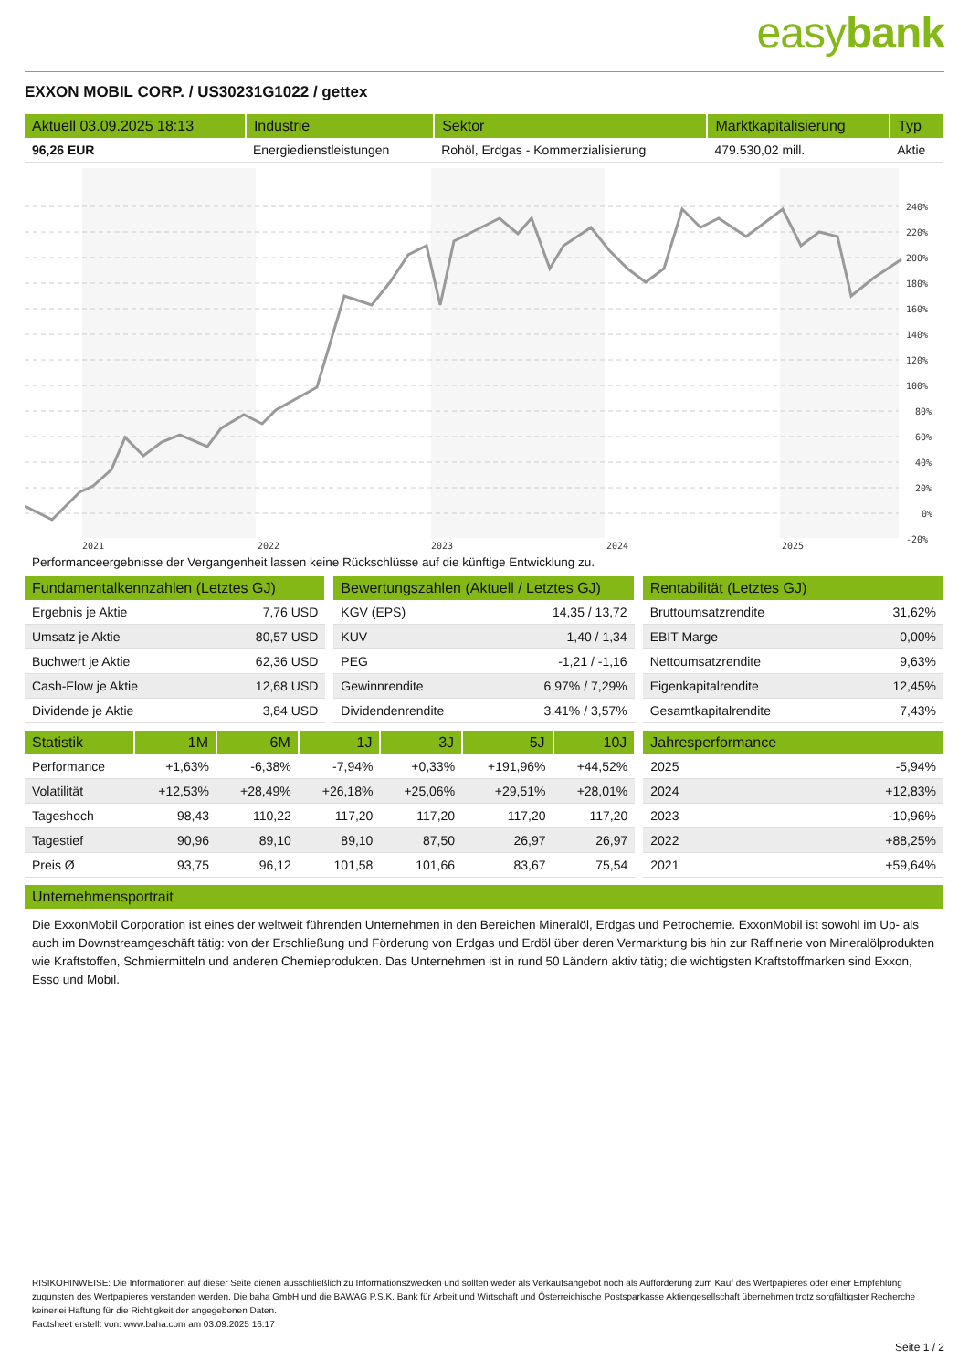easybank
EXXON MOBIL CORP. / US30231G1022 / gettex
| Aktuell 03.09.2025 18:13 | Industrie | Sektor | Marktkapitalisierung | Typ |
| --- | --- | --- | --- | --- |
| 96,26 EUR | Energiedienstleistungen | Rohöl, Erdgas - Kommerzialisierung | 479.530,02 mill. | Aktie |
240%
220%
200%
180%
160%
140%
120%
100%
80%
60%
40%
20%
0%
-20%
2021
2022
2023
2024
2025
Performanceergebnisse der Vergangenheit lassen keine Rückschlüsse auf die künftige Entwicklung zu.
| Fundamentalkennzahlen (Letztes GJ) | |
| --- | --- |
| Ergebnis je Aktie | 7,76 USD |
| Umsatz je Aktie | 80,57 USD |
| Buchwert je Aktie | 62,36 USD |
| Cash-Flow je Aktie | 12,68 USD |
| Dividende je Aktie | 3,84 USD |
| Bewertungszahlen (Aktuell / Letztes GJ) | |
| --- | --- |
| KGV (EPS) | 14,35 / 13,72 |
| KUV | 1,40 / 1,34 |
| PEG | -1,21 / -1,16 |
| Gewinnrendite | 6,97% / 7,29% |
| Dividendenrendite | 3,41% / 3,57% |
| Rentabilität (Letztes GJ) | |
| --- | --- |
| Bruttoumsatzrendite | 31,62% |
| EBIT Marge | 0,00% |
| Nettoumsatzrendite | 9,63% |
| Eigenkapitalrendite | 12,45% |
| Gesamtkapitalrendite | 7,43% |
| Statistik | 1M | 6M | 1J | 3J | 5J | 10J |
| --- | --- | --- | --- | --- | --- | --- |
| Performance | +1,63% | -6,38% | -7,94% | +0,33% | +191,96% | +44,52% |
| Volatilität | +12,53% | +28,49% | +26,18% | +25,06% | +29,51% | +28,01% |
| Tageshoch | 98,43 | 110,22 | 117,20 | 117,20 | 117,20 | 117,20 |
| Tagestief | 90,96 | 89,10 | 89,10 | 87,50 | 26,97 | 26,97 |
| Preis Ø | 93,75 | 96,12 | 101,58 | 101,66 | 83,67 | 75,54 |
| Jahresperformance | |
| --- | --- |
| 2025 | -5,94% |
| 2024 | +12,83% |
| 2023 | -10,96% |
| 2022 | +88,25% |
| 2021 | +59,64% |
| Unternehmensportrait |
| --- |
Die ExxonMobil Corporation ist eines der weltweit führenden Unternehmen in den Bereichen Mineralöl, Erdgas und Petrochemie. ExxonMobil ist sowohl im Up- als auch im Downstreamgeschäft tätig: von der Erschließung und Förderung von Erdgas und Erdöl über deren Vermarktung bis hin zur Raffinerie von Mineralölprodukten wie Kraftstoffen, Schmiermitteln und anderen Chemieprodukten. Das Unternehmen ist in rund 50 Ländern aktiv tätig; die wichtigsten Kraftstoffmarken sind Exxon, Esso und Mobil.
RISIKOHINWEISE: Die Informationen auf dieser Seite dienen ausschließlich zu Informationszwecken und sollten weder als Verkaufsangebot noch als Aufforderung zum Kauf des Wertpapieres oder einer Empfehlung zugunsten des Wertpapieres verstanden werden. Die baha GmbH und die BAWAG P.S.K. Bank für Arbeit und Wirtschaft und Österreichische Postsparkasse Aktiengesellschaft übernehmen trotz sorgfältigster Recherche keinerlei Haftung für die Richtigkeit der angegebenen Daten.
Factsheet erstellt von: www.baha.com am 03.09.2025 16:17
Seite 1 / 2